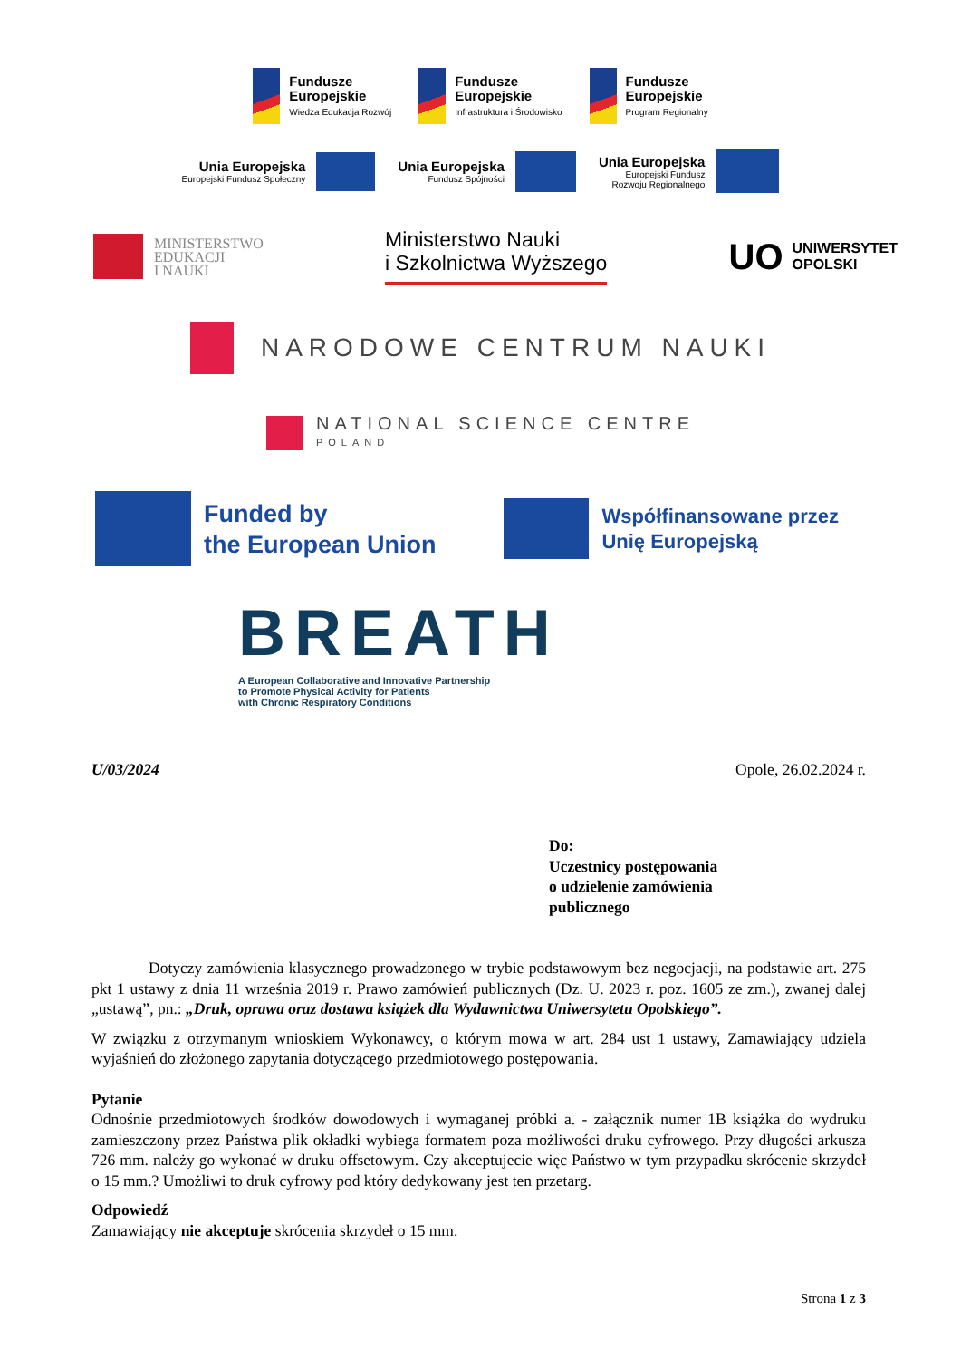Fundusze
Europejskie
Wiedza Edukacja Rozwój
Fundusze
Europejskie
Infrastruktura i Środowisko
Fundusze
Europejskie
Program Regionalny
Unia Europejska
Europejski Fundusz Społeczny
Unia Europejska
Fundusz Spójności
Unia Europejska
Europejski Fundusz
Rozwoju Regionalnego
MINISTERSTWO
EDUKACJI
I NAUKI
Ministerstwo Nauki
i Szkolnictwa Wyższego
UO UNIWERSYTET
OPOLSKI
NARODOWE CENTRUM NAUKI
NATIONAL SCIENCE CENTRE
POLAND
Funded by
the European Union
Współfinansowane przez
Unię Europejską
BREATH
A European Collaborative and Innovative Partnership
to Promote Physical Activity for Patients
with Chronic Respiratory Conditions
U/03/2024 Opole, 26.02.2024 r.
Do:
Uczestnicy postępowania
o udzielenie zamówienia
publicznego
Dotyczy zamówienia klasycznego prowadzonego w trybie podstawowym bez negocjacji, na podstawie art. 275 pkt 1 ustawy z dnia 11 września 2019 r. Prawo zamówień publicznych (Dz. U. 2023 r. poz. 1605 ze zm.), zwanej dalej „ustawą”, pn.: „Druk, oprawa oraz dostawa książek dla Wydawnictwa Uniwersytetu Opolskiego”.
W związku z otrzymanym wnioskiem Wykonawcy, o którym mowa w art. 284 ust 1 ustawy, Zamawiający udziela wyjaśnień do złożonego zapytania dotyczącego przedmiotowego postępowania.
Pytanie
Odnośnie przedmiotowych środków dowodowych i wymaganej próbki a. - załącznik numer 1B książka do wydruku zamieszczony przez Państwa plik okładki wybiega formatem poza możliwości druku cyfrowego. Przy długości arkusza 726 mm. należy go wykonać w druku offsetowym. Czy akceptujecie więc Państwo w tym przypadku skrócenie skrzydeł o 15 mm.? Umożliwi to druk cyfrowy pod który dedykowany jest ten przetarg.
Odpowiedź
Zamawiający nie akceptuje skrócenia skrzydeł o 15 mm.
Strona 1 z 3